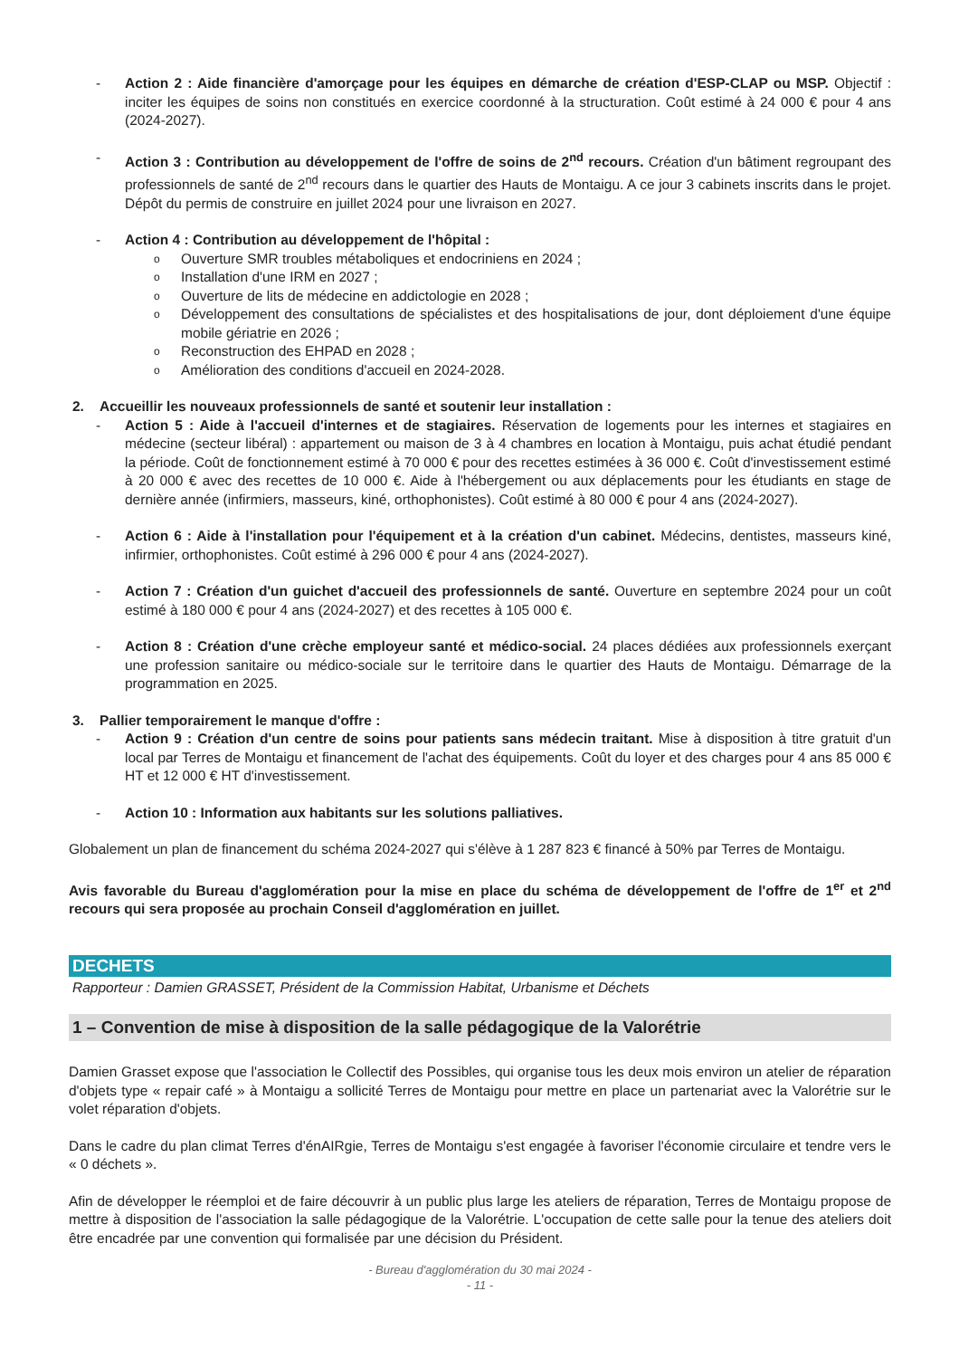- Action 2 : Aide financière d'amorçage pour les équipes en démarche de création d'ESP-CLAP ou MSP. Objectif : inciter les équipes de soins non constitués en exercice coordonné à la structuration. Coût estimé à 24 000 € pour 4 ans (2024-2027).
- Action 3 : Contribution au développement de l'offre de soins de 2<sup>nd</sup> recours. Création d'un bâtiment regroupant des professionnels de santé de 2<sup>nd</sup> recours dans le quartier des Hauts de Montaigu. A ce jour 3 cabinets inscrits dans le projet. Dépôt du permis de construire en juillet 2024 pour une livraison en 2027.
- Action 4 : Contribution au développement de l'hôpital :
o Ouverture SMR troubles métaboliques et endocriniens en 2024 ;
o Installation d'une IRM en 2027 ;
o Ouverture de lits de médecine en addictologie en 2028 ;
o Développement des consultations de spécialistes et des hospitalisations de jour, dont déploiement d'une équipe mobile gériatrie en 2026 ;
o Reconstruction des EHPAD en 2028 ;
o Amélioration des conditions d'accueil en 2024-2028.
2. Accueillir les nouveaux professionnels de santé et soutenir leur installation :
- Action 5 : Aide à l'accueil d'internes et de stagiaires. Réservation de logements pour les internes et stagiaires en médecine (secteur libéral) : appartement ou maison de 3 à 4 chambres en location à Montaigu, puis achat étudié pendant la période. Coût de fonctionnement estimé à 70 000 € pour des recettes estimées à 36 000 €. Coût d'investissement estimé à 20 000 € avec des recettes de 10 000 €. Aide à l'hébergement ou aux déplacements pour les étudiants en stage de dernière année (infirmiers, masseurs, kiné, orthophonistes). Coût estimé à 80 000 € pour 4 ans (2024-2027).
- Action 6 : Aide à l'installation pour l'équipement et à la création d'un cabinet. Médecins, dentistes, masseurs kiné, infirmier, orthophonistes. Coût estimé à 296 000 € pour 4 ans (2024-2027).
- Action 7 : Création d'un guichet d'accueil des professionnels de santé. Ouverture en septembre 2024 pour un coût estimé à 180 000 € pour 4 ans (2024-2027) et des recettes à 105 000 €.
- Action 8 : Création d'une crèche employeur santé et médico-social. 24 places dédiées aux professionnels exerçant une profession sanitaire ou médico-sociale sur le territoire dans le quartier des Hauts de Montaigu. Démarrage de la programmation en 2025.
3. Pallier temporairement le manque d'offre :
- Action 9 : Création d'un centre de soins pour patients sans médecin traitant. Mise à disposition à titre gratuit d'un local par Terres de Montaigu et financement de l'achat des équipements. Coût du loyer et des charges pour 4 ans 85 000 € HT et 12 000 € HT d'investissement.
- Action 10 : Information aux habitants sur les solutions palliatives.
Globalement un plan de financement du schéma 2024-2027 qui s'élève à 1 287 823 € financé à 50% par Terres de Montaigu.
Avis favorable du Bureau d'agglomération pour la mise en place du schéma de développement de l'offre de 1<sup>er</sup> et 2<sup>nd</sup> recours qui sera proposée au prochain Conseil d'agglomération en juillet.
DECHETS
Rapporteur : Damien GRASSET, Président de la Commission Habitat, Urbanisme et Déchets
1 – Convention de mise à disposition de la salle pédagogique de la Valorétrie
Damien Grasset expose que l'association le Collectif des Possibles, qui organise tous les deux mois environ un atelier de réparation d'objets type « repair café » à Montaigu a sollicité Terres de Montaigu pour mettre en place un partenariat avec la Valorétrie sur le volet réparation d'objets.
Dans le cadre du plan climat Terres d'énAIRgie, Terres de Montaigu s'est engagée à favoriser l'économie circulaire et tendre vers le « 0 déchets ».
Afin de développer le réemploi et de faire découvrir à un public plus large les ateliers de réparation, Terres de Montaigu propose de mettre à disposition de l'association la salle pédagogique de la Valorétrie. L'occupation de cette salle pour la tenue des ateliers doit être encadrée par une convention qui formalisée par une décision du Président.
- Bureau d'agglomération du 30 mai 2024 -
- 11 -